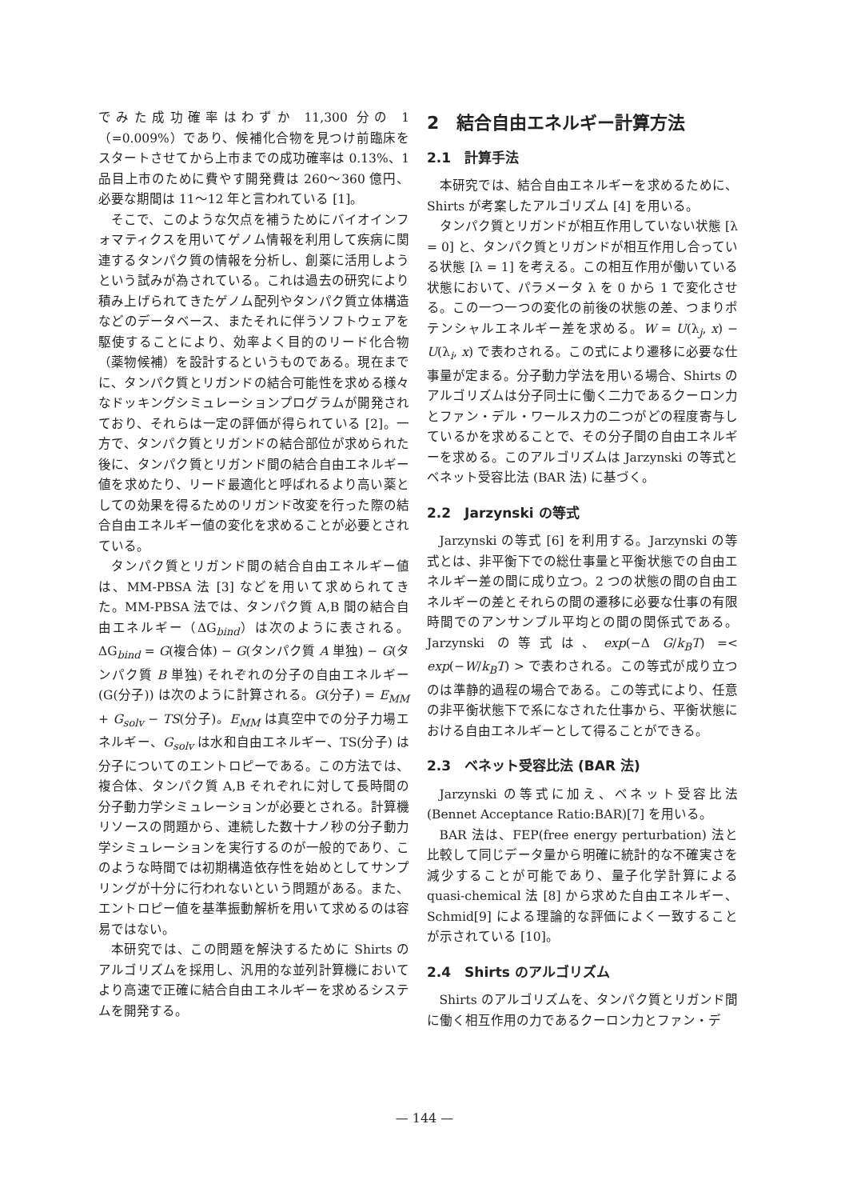でみた成功確率はわずか 11,300 分の 1（=0.009%）であり、候補化合物を見つけ前臨床をスタートさせてから上市までの成功確率は 0.13%、1 品目上市のために費やす開発費は 260〜360 億円、必要な期間は 11〜12 年と言われている [1]。
そこで、このような欠点を補うためにバイオインフォマティクスを用いてゲノム情報を利用して疾病に関連するタンパク質の情報を分析し、創薬に活用しようという試みが為されている。これは過去の研究により積み上げられてきたゲノム配列やタンパク質立体構造などのデータベース、またそれに伴うソフトウェアを駆使することにより、効率よく目的のリード化合物（薬物候補）を設計するというものである。現在までに、タンパク質とリガンドの結合可能性を求める様々なドッキングシミュレーションプログラムが開発されており、それらは一定の評価が得られている [2]。一方で、タンパク質とリガンドの結合部位が求められた後に、タンパク質とリガンド間の結合自由エネルギー値を求めたり、リード最適化と呼ばれるより高い薬としての効果を得るためのリガンド改変を行った際の結合自由エネルギー値の変化を求めることが必要とされている。
タンパク質とリガンド間の結合自由エネルギー値は、MM-PBSA 法 [3] などを用いて求められてきた。MM-PBSA 法では、タンパク質 A,B 間の結合自由エネルギー（ΔG<sub>bind</sub>）は次のように表される。ΔG<sub>bind</sub> = G(複合体) − G(タンパク質 A 単独) − G(タンパク質 B 単独) それぞれの分子の自由エネルギー (G(分子)) は次のように計算される。G(分子) = E<sub>MM</sub> + G<sub>solv</sub> − TS(分子)。E<sub>MM</sub> は真空中での分子力場エネルギー、G<sub>solv</sub> は水和自由エネルギー、TS(分子) は分子についてのエントロピーである。この方法では、複合体、タンパク質 A,B それぞれに対して長時間の分子動力学シミュレーションが必要とされる。計算機リソースの問題から、連続した数十ナノ秒の分子動力学シミュレーションを実行するのが一般的であり、このような時間では初期構造依存性を始めとしてサンプリングが十分に行われないという問題がある。また、エントロピー値を基準振動解析を用いて求めるのは容易ではない。
本研究では、この問題を解決するために Shirts のアルゴリズムを採用し、汎用的な並列計算機においてより高速で正確に結合自由エネルギーを求めるシステムを開発する。
2　結合自由エネルギー計算方法
2.1　計算手法
本研究では、結合自由エネルギーを求めるために、Shirts が考案したアルゴリズム [4] を用いる。
タンパク質とリガンドが相互作用していない状態 [λ = 0] と、タンパク質とリガンドが相互作用し合っている状態 [λ = 1] を考える。この相互作用が働いている状態において、パラメータ λ を 0 から 1 で変化させる。この一つ一つの変化の前後の状態の差、つまりポテンシャルエネルギー差を求める。W = U(λ<sub>j</sub>, x) − U(λ<sub>i</sub>, x) で表わされる。この式により遷移に必要な仕事量が定まる。分子動力学法を用いる場合、Shirts のアルゴリズムは分子同士に働く二力であるクーロン力とファン・デル・ワールス力の二つがどの程度寄与しているかを求めることで、その分子間の自由エネルギーを求める。このアルゴリズムは Jarzynski の等式とベネット受容比法 (BAR 法) に基づく。
2.2　Jarzynski の等式
Jarzynski の等式 [6] を利用する。Jarzynski の等式とは、非平衡下での総仕事量と平衡状態での自由エネルギー差の間に成り立つ。2 つの状態の間の自由エネルギーの差とそれらの間の遷移に必要な仕事の有限時間でのアンサンブル平均との間の関係式である。Jarzynski の等式は、exp(−Δ G/k<sub>B</sub>T) =< exp(−W/k<sub>B</sub>T) > で表わされる。この等式が成り立つのは準静的過程の場合である。この等式により、任意の非平衡状態下で系になされた仕事から、平衡状態における自由エネルギーとして得ることができる。
2.3　ベネット受容比法 (BAR 法)
Jarzynski の等式に加え、ベネット受容比法 (Bennet Acceptance Ratio:BAR)[7] を用いる。
BAR 法は、FEP(free energy perturbation) 法と比較して同じデータ量から明確に統計的な不確実さを減少することが可能であり、量子化学計算による quasi-chemical 法 [8] から求めた自由エネルギー、Schmid[9] による理論的な評価によく一致することが示されている [10]。
2.4　Shirts のアルゴリズム
Shirts のアルゴリズムを、タンパク質とリガンド間に働く相互作用の力であるクーロン力とファン・デ
— 144 —